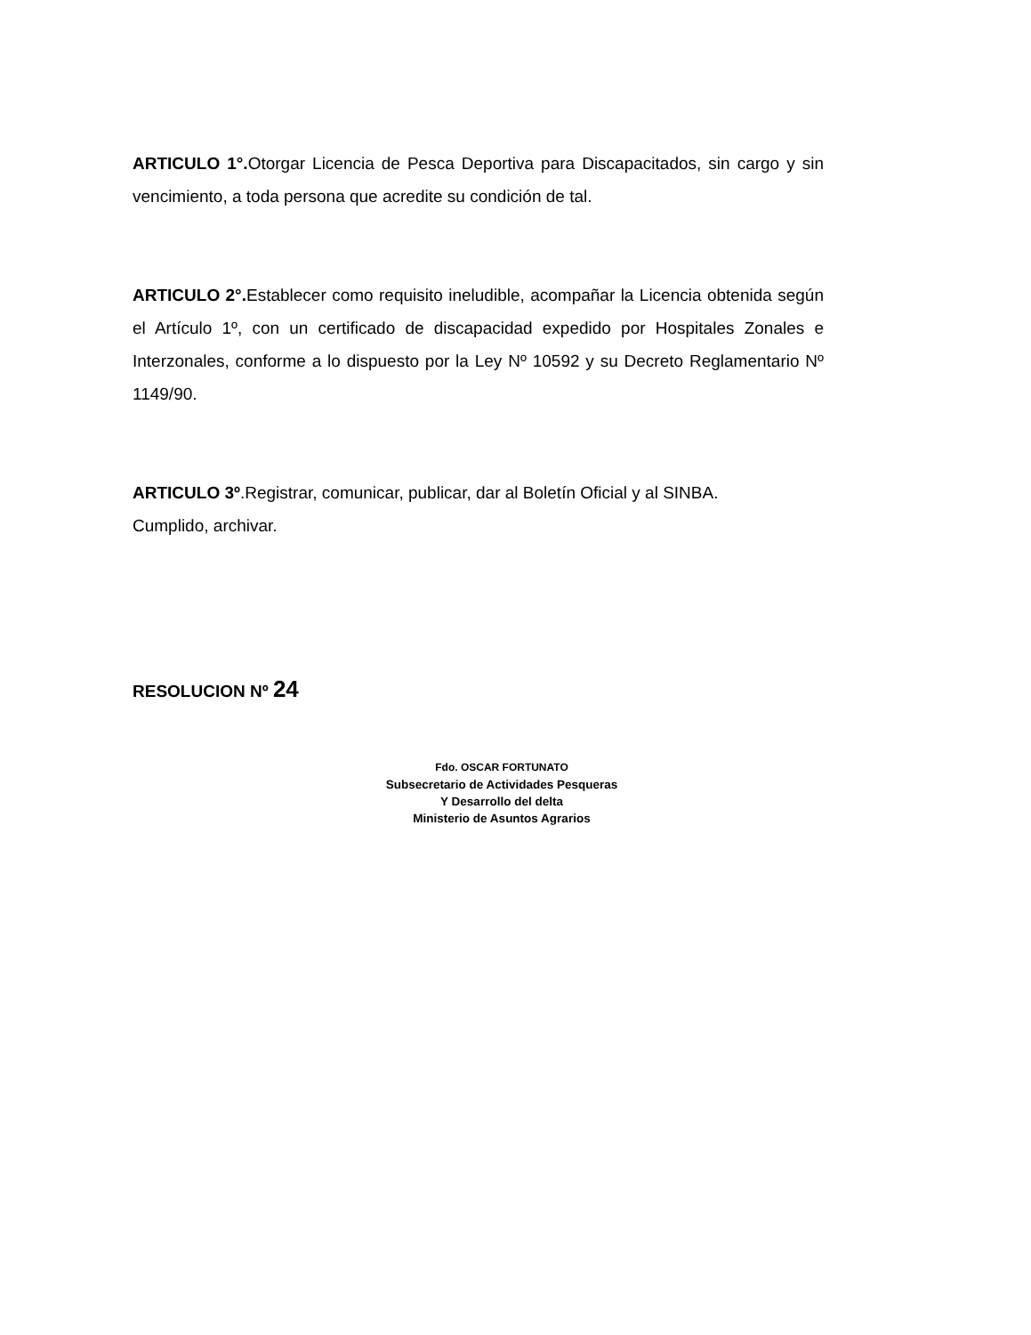ARTICULO 1°. Otorgar Licencia de Pesca Deportiva para Discapacitados, sin cargo y sin vencimiento, a toda persona que acredite su condición de tal.
ARTICULO 2°. Establecer como requisito ineludible, acompañar la Licencia obtenida según el Artículo 1º, con un certificado de discapacidad expedido por Hospitales Zonales e Interzonales, conforme a lo dispuesto por la Ley Nº 10592 y su Decreto Reglamentario Nº 1149/90.
ARTICULO 3º.Registrar, comunicar, publicar, dar al Boletín Oficial y al SINBA.
Cumplido, archivar.
RESOLUCION Nº 24
Fdo. OSCAR FORTUNATO
Subsecretario de Actividades Pesqueras
Y Desarrollo del delta
Ministerio de Asuntos Agrarios